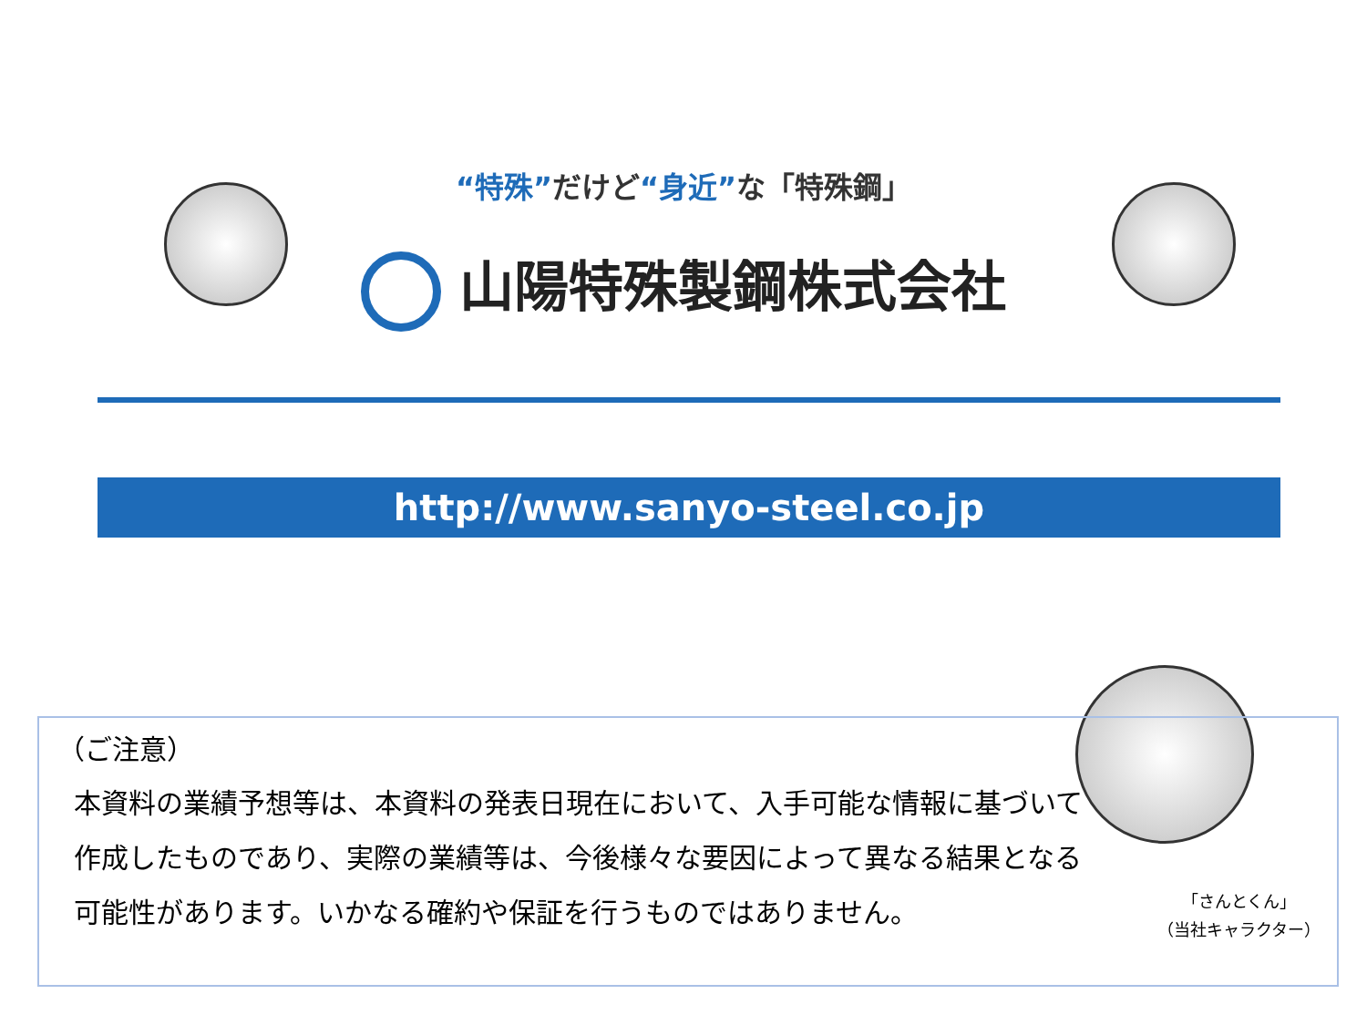“特殊”だけど“身近”な「特殊鋼」
山陽特殊製鋼株式会社
http://www.sanyo-steel.co.jp
（ご注意）
本資料の業績予想等は、本資料の発表日現在において、入手可能な情報に基づいて作成したものであり、実際の業績等は、今後様々な要因によって異なる結果となる可能性があります。いかなる確約や保証を行うものではありません。
「さんとくん」
（当社キャラクター）